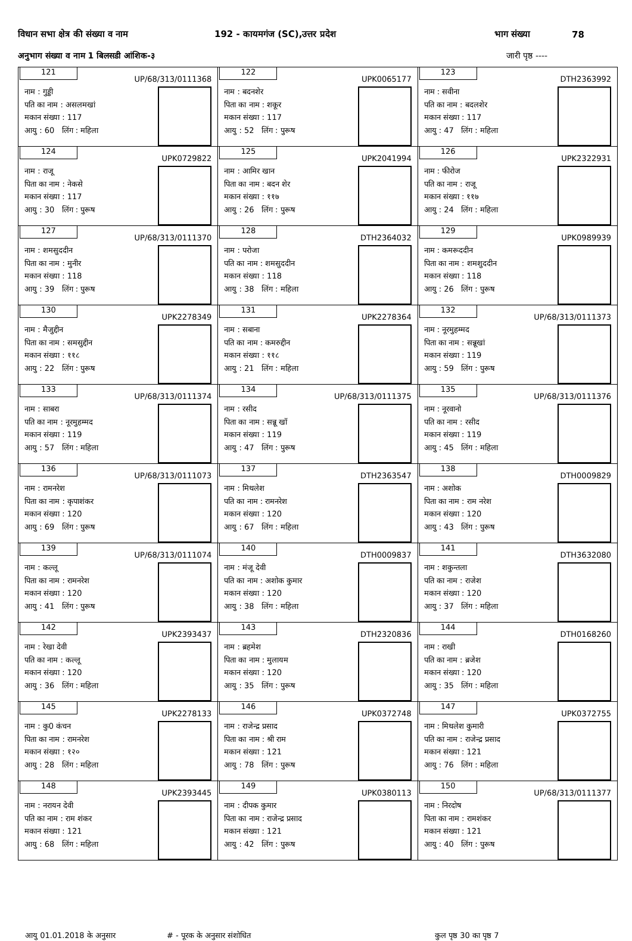विधान सभा क्षेत्र की संख्या व नाम 192 - कायमगंज (SC),उत्तर प्रदेश भाग संख्या 78
अनुभाग संख्या व नाम 1 बिलसडी आंशिक-३ जारी पृष्ठ ----
| 121 UP/68/313/0111368 नाम : गुड्डी पति का नाम : असलमखां मकान संख्या : 117 आयु : 60 लिंग : महिला | 122 UPK0065177 नाम : बदनशेर पिता का नाम : शकूर मकान संख्या : 117 आयु : 52 लिंग : पुरूष | 123 DTH2363992 नाम : सवीना पति का नाम : बदलशेर मकान संख्या : 117 आयु : 47 लिंग : महिला |
| 124 UPK0729822 नाम : राजू पिता का नाम : नेकसे मकान संख्या : 117 आयु : 30 लिंग : पुरूष | 125 UPK2041994 नाम : आमिर खान पिता का नाम : बदन शेर मकान संख्या : ११७ आयु : 26 लिंग : पुरूष | 126 UPK2322931 नाम : फीरोज पति का नाम : राजू मकान संख्या : ११७ आयु : 24 लिंग : महिला |
| 127 UP/68/313/0111370 नाम : शमसुददीन पिता का नाम : मुनीर मकान संख्या : 118 आयु : 39 लिंग : पुरूष | 128 DTH2364032 नाम : परोजा पति का नाम : शमसुददीन मकान संख्या : 118 आयु : 38 लिंग : महिला | 129 UPK0989939 नाम : कमरूददीन पिता का नाम : शमशुददीन मकान संख्या : 118 आयु : 26 लिंग : पुरूष |
| 130 UPK2278349 नाम : मैजुद्दीन पिता का नाम : समसुद्दीन मकान संख्या : ११८ आयु : 22 लिंग : पुरूष | 131 UPK2278364 नाम : सबाना पति का नाम : कमरुद्दीन मकान संख्या : ११८ आयु : 21 लिंग : महिला | 132 UP/68/313/0111373 नाम : नूरमुहम्मद पिता का नाम : सन्नूखां मकान संख्या : 119 आयु : 59 लिंग : पुरूष |
| 133 UP/68/313/0111374 नाम : साबरा पति का नाम : नूरमुहम्मद मकान संख्या : 119 आयु : 57 लिंग : महिला | 134 UP/68/313/0111375 नाम : रसीद पिता का नाम : सन्नू खाॅ मकान संख्या : 119 आयु : 47 लिंग : पुरूष | 135 UP/68/313/0111376 नाम : नूरवानो पति का नाम : रसीद मकान संख्या : 119 आयु : 45 लिंग : महिला |
| 136 UP/68/313/0111073 नाम : रामनरेश पिता का नाम : कृपाशंकर मकान संख्या : 120 आयु : 69 लिंग : पुरूष | 137 DTH2363547 नाम : मिथलेश पति का नाम : रामनरेश मकान संख्या : 120 आयु : 67 लिंग : महिला | 138 DTH0009829 नाम : अशोक पिता का नाम : राम नरेश मकान संख्या : 120 आयु : 43 लिंग : पुरूष |
| 139 UP/68/313/0111074 नाम : कल्लू पिता का नाम : रामनरेश मकान संख्या : 120 आयु : 41 लिंग : पुरूष | 140 DTH0009837 नाम : मंजू देवी पति का नाम : अशोक कुमार मकान संख्या : 120 आयु : 38 लिंग : महिला | 141 DTH3632080 नाम : शकुन्तला पति का नाम : राजेश मकान संख्या : 120 आयु : 37 लिंग : महिला |
| 142 UPK2393437 नाम : रेखा देवी पति का नाम : कल्लू मकान संख्या : 120 आयु : 36 लिंग : महिला | 143 DTH2320836 नाम : ब्रहमेश पिता का नाम : मुलायम मकान संख्या : 120 आयु : 35 लिंग : पुरूष | 144 DTH0168260 नाम : राखी पति का नाम : ब्रजेश मकान संख्या : 120 आयु : 35 लिंग : महिला |
| 145 UPK2278133 नाम : कु0 कंचन पिता का नाम : रामनरेश मकान संख्या : १२० आयु : 28 लिंग : महिला | 146 UPK0372748 नाम : राजेन्द्र प्रसाद पिता का नाम : श्री राम मकान संख्या : 121 आयु : 78 लिंग : पुरूष | 147 UPK0372755 नाम : मिथलेश कुमारी पति का नाम : राजेन्द्र प्रसाद मकान संख्या : 121 आयु : 76 लिंग : महिला |
| 148 UPK2393445 नाम : नरायन देवी पति का नाम : राम शंकर मकान संख्या : 121 आयु : 68 लिंग : महिला | 149 UPK0380113 नाम : दीपक कुमार पिता का नाम : राजेन्द्र प्रसाद मकान संख्या : 121 आयु : 42 लिंग : पुरूष | 150 UP/68/313/0111377 नाम : निरदोष पिता का नाम : रामशंकर मकान संख्या : 121 आयु : 40 लिंग : पुरूष |
आयु 01.01.2018 के अनुसार # - पूरक के अनुसार संशोधित कुल पृष्ठ 30 का पृष्ठ 7